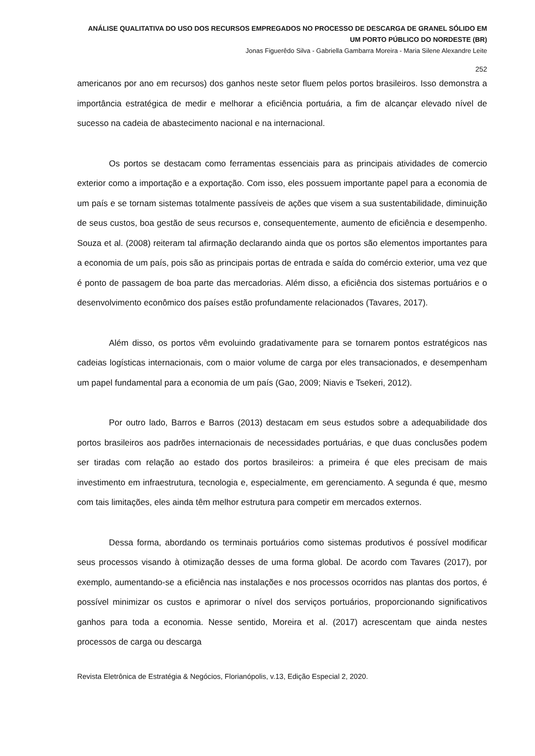ANÁLISE QUALITATIVA DO USO DOS RECURSOS EMPREGADOS NO PROCESSO DE DESCARGA DE GRANEL SÓLIDO EM UM PORTO PÚBLICO DO NORDESTE (BR)
Jonas Figuerêdo Silva - Gabriella Gambarra Moreira - Maria Silene Alexandre Leite
252
americanos por ano em recursos) dos ganhos neste setor fluem pelos portos brasileiros. Isso demonstra a importância estratégica de medir e melhorar a eficiência portuária, a fim de alcançar elevado nível de sucesso na cadeia de abastecimento nacional e na internacional.
Os portos se destacam como ferramentas essenciais para as principais atividades de comercio exterior como a importação e a exportação. Com isso, eles possuem importante papel para a economia de um país e se tornam sistemas totalmente passíveis de ações que visem a sua sustentabilidade, diminuição de seus custos, boa gestão de seus recursos e, consequentemente, aumento de eficiência e desempenho. Souza et al. (2008) reiteram tal afirmação declarando ainda que os portos são elementos importantes para a economia de um país, pois são as principais portas de entrada e saída do comércio exterior, uma vez que é ponto de passagem de boa parte das mercadorias. Além disso, a eficiência dos sistemas portuários e o desenvolvimento econômico dos países estão profundamente relacionados (Tavares, 2017).
Além disso, os portos vêm evoluindo gradativamente para se tornarem pontos estratégicos nas cadeias logísticas internacionais, com o maior volume de carga por eles transacionados, e desempenham um papel fundamental para a economia de um país (Gao, 2009; Niavis e Tsekeri, 2012).
Por outro lado, Barros e Barros (2013) destacam em seus estudos sobre a adequabilidade dos portos brasileiros aos padrões internacionais de necessidades portuárias, e que duas conclusões podem ser tiradas com relação ao estado dos portos brasileiros: a primeira é que eles precisam de mais investimento em infraestrutura, tecnologia e, especialmente, em gerenciamento. A segunda é que, mesmo com tais limitações, eles ainda têm melhor estrutura para competir em mercados externos.
Dessa forma, abordando os terminais portuários como sistemas produtivos é possível modificar seus processos visando à otimização desses de uma forma global. De acordo com Tavares (2017), por exemplo, aumentando-se a eficiência nas instalações e nos processos ocorridos nas plantas dos portos, é possível minimizar os custos e aprimorar o nível dos serviços portuários, proporcionando significativos ganhos para toda a economia. Nesse sentido, Moreira et al. (2017) acrescentam que ainda nestes processos de carga ou descarga
Revista Eletrônica de Estratégia & Negócios, Florianópolis, v.13, Edição Especial 2, 2020.